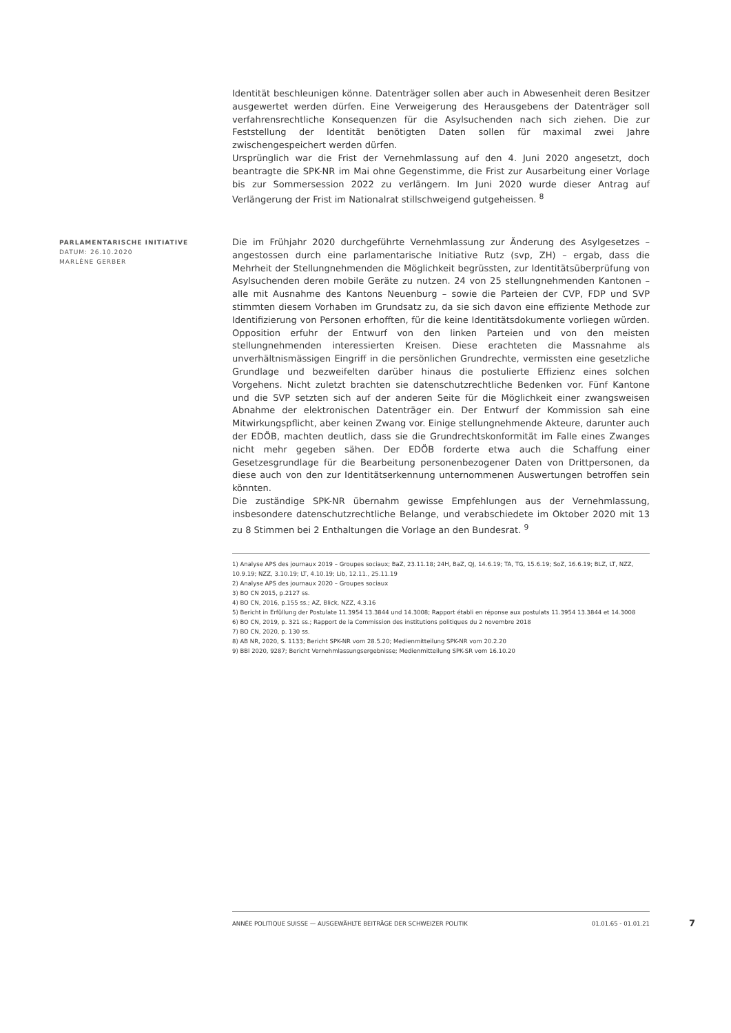Identität beschleunigen könne. Datenträger sollen aber auch in Abwesenheit deren Besitzer ausgewertet werden dürfen. Eine Verweigerung des Herausgebens der Datenträger soll verfahrensrechtliche Konsequenzen für die Asylsuchenden nach sich ziehen. Die zur Feststellung der Identität benötigten Daten sollen für maximal zwei Jahre zwischengespeichert werden dürfen.
Ursprünglich war die Frist der Vernehmlassung auf den 4. Juni 2020 angesetzt, doch beantragte die SPK-NR im Mai ohne Gegenstimme, die Frist zur Ausarbeitung einer Vorlage bis zur Sommersession 2022 zu verlängern. Im Juni 2020 wurde dieser Antrag auf Verlängerung der Frist im Nationalrat stillschweigend gutgeheissen. <sup>8</sup>
PARLAMENTARISCHE INITIATIVE
DATUM: 26.10.2020
MARLÈNE GERBER
Die im Frühjahr 2020 durchgeführte Vernehmlassung zur Änderung des Asylgesetzes – angestossen durch eine parlamentarische Initiative Rutz (svp, ZH) – ergab, dass die Mehrheit der Stellungnehmenden die Möglichkeit begrüssten, zur Identitätsüberprüfung von Asylsuchenden deren mobile Geräte zu nutzen. 24 von 25 stellungnehmenden Kantonen – alle mit Ausnahme des Kantons Neuenburg – sowie die Parteien der CVP, FDP und SVP stimmten diesem Vorhaben im Grundsatz zu, da sie sich davon eine effiziente Methode zur Identifizierung von Personen erhofften, für die keine Identitätsdokumente vorliegen würden. Opposition erfuhr der Entwurf von den linken Parteien und von den meisten stellungnehmenden interessierten Kreisen. Diese erachteten die Massnahme als unverhältnismässigen Eingriff in die persönlichen Grundrechte, vermissten eine gesetzliche Grundlage und bezweifelten darüber hinaus die postulierte Effizienz eines solchen Vorgehens. Nicht zuletzt brachten sie datenschutzrechtliche Bedenken vor. Fünf Kantone und die SVP setzten sich auf der anderen Seite für die Möglichkeit einer zwangsweisen Abnahme der elektronischen Datenträger ein. Der Entwurf der Kommission sah eine Mitwirkungspflicht, aber keinen Zwang vor. Einige stellungnehmende Akteure, darunter auch der EDÖB, machten deutlich, dass sie die Grundrechtskonformität im Falle eines Zwanges nicht mehr gegeben sähen. Der EDÖB forderte etwa auch die Schaffung einer Gesetzesgrundlage für die Bearbeitung personenbezogener Daten von Drittpersonen, da diese auch von den zur Identitätserkennung unternommenen Auswertungen betroffen sein könnten.
Die zuständige SPK-NR übernahm gewisse Empfehlungen aus der Vernehmlassung, insbesondere datenschutzrechtliche Belange, und verabschiedete im Oktober 2020 mit 13 zu 8 Stimmen bei 2 Enthaltungen die Vorlage an den Bundesrat. <sup>9</sup>
1) Analyse APS des journaux 2019 – Groupes sociaux; BaZ, 23.11.18; 24H, BaZ, QJ, 14.6.19; TA, TG, 15.6.19; SoZ, 16.6.19; BLZ, LT, NZZ, 10.9.19; NZZ, 3.10.19; LT, 4.10.19; Lib, 12.11., 25.11.19
2) Analyse APS des journaux 2020 – Groupes sociaux
3) BO CN 2015, p.2127 ss.
4) BO CN, 2016, p.155 ss.; AZ, Blick, NZZ, 4.3.16
5) Bericht in Erfüllung der Postulate 11.3954 13.3844 und 14.3008; Rapport établi en réponse aux postulats 11.3954 13.3844 et 14.3008
6) BO CN, 2019, p. 321 ss.; Rapport de la Commission des institutions politiques du 2 novembre 2018
7) BO CN, 2020, p. 130 ss.
8) AB NR, 2020, S. 1133; Bericht SPK-NR vom 28.5.20; Medienmitteilung SPK-NR vom 20.2.20
9) BBl 2020, 9287; Bericht Vernehmlassungsergebnisse; Medienmitteilung SPK-SR vom 16.10.20
ANNÉE POLITIQUE SUISSE — AUSGEWÄHLTE BEITRÄGE DER SCHWEIZER POLITIK 01.01.65 - 01.01.21
7